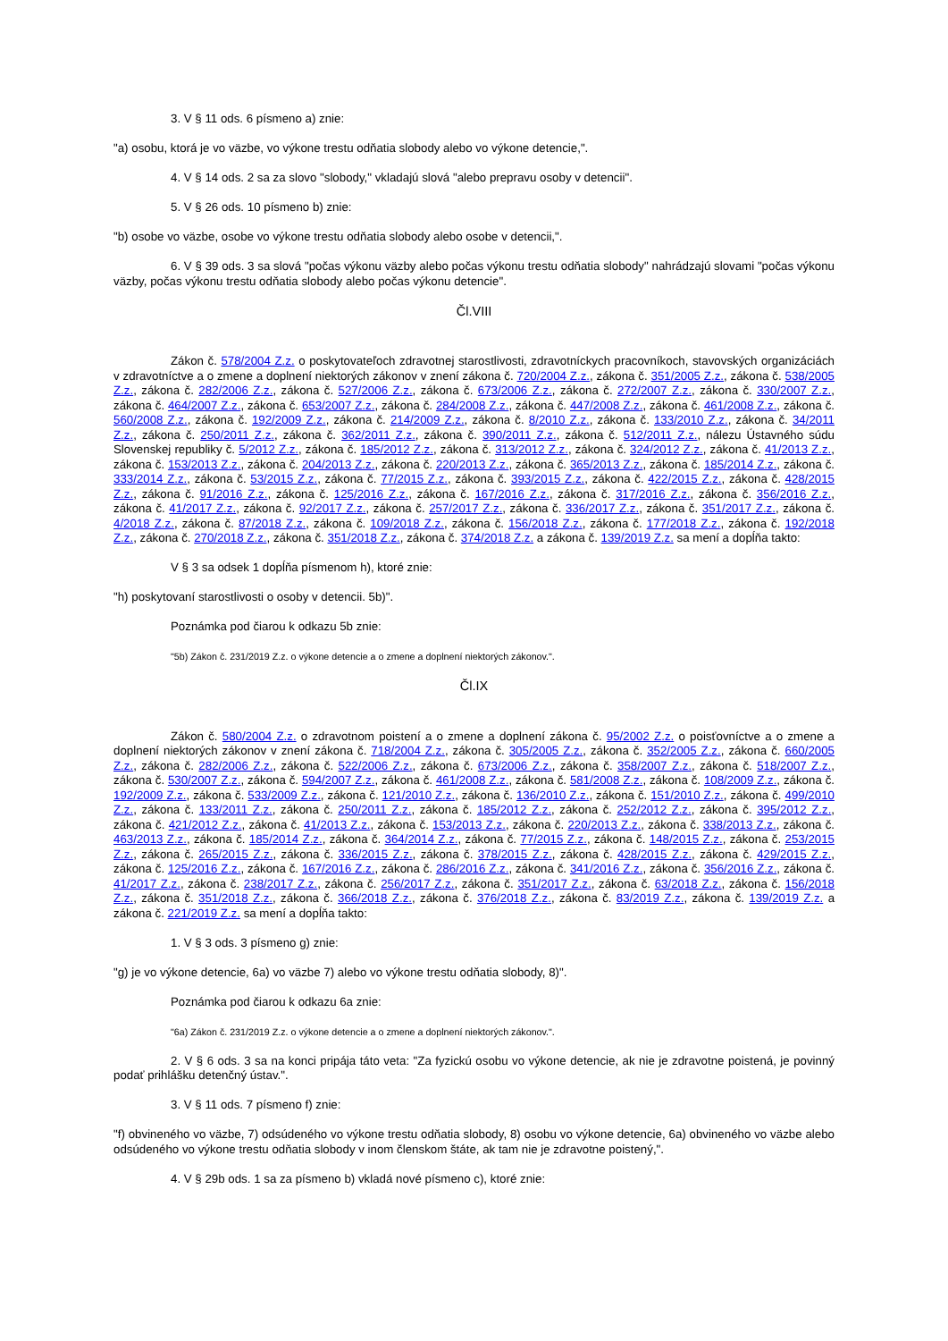3. V § 11 ods. 6 písmeno a) znie:
"a) osobu, ktorá je vo väzbe, vo výkone trestu odňatia slobody alebo vo výkone detencie,".
4. V § 14 ods. 2 sa za slovo "slobody," vkladajú slová "alebo prepravu osoby v detencii".
5. V § 26 ods. 10 písmeno b) znie:
"b) osobe vo väzbe, osobe vo výkone trestu odňatia slobody alebo osobe v detencii,".
6. V § 39 ods. 3 sa slová "počas výkonu väzby alebo počas výkonu trestu odňatia slobody" nahrádzajú slovami "počas výkonu väzby, počas výkonu trestu odňatia slobody alebo počas výkonu detencie".
Čl.VIII
Zákon č. 578/2004 Z.z. o poskytovateľoch zdravotnej starostlivosti, zdravotníckych pracovníkoch, stavovských organizáciách v zdravotníctve a o zmene a doplnení niektorých zákonov v znení zákona č. 720/2004 Z.z., zákona č. 351/2005 Z.z., zákona č. 538/2005 Z.z., zákona č. 282/2006 Z.z., zákona č. 527/2006 Z.z., zákona č. 673/2006 Z.z., zákona č. 272/2007 Z.z., zákona č. 330/2007 Z.z., zákona č. 464/2007 Z.z., zákona č. 653/2007 Z.z., zákona č. 284/2008 Z.z., zákona č. 447/2008 Z.z., zákona č. 461/2008 Z.z., zákona č. 560/2008 Z.z., zákona č. 192/2009 Z.z., zákona č. 214/2009 Z.z., zákona č. 8/2010 Z.z., zákona č. 133/2010 Z.z., zákona č. 34/2011 Z.z., zákona č. 250/2011 Z.z., zákona č. 362/2011 Z.z., zákona č. 390/2011 Z.z., zákona č. 512/2011 Z.z., nálezu Ústavného súdu Slovenskej republiky č. 5/2012 Z.z., zákona č. 185/2012 Z.z., zákona č. 313/2012 Z.z., zákona č. 324/2012 Z.z., zákona č. 41/2013 Z.z., zákona č. 153/2013 Z.z., zákona č. 204/2013 Z.z., zákona č. 220/2013 Z.z., zákona č. 365/2013 Z.z., zákona č. 185/2014 Z.z., zákona č. 333/2014 Z.z., zákona č. 53/2015 Z.z., zákona č. 77/2015 Z.z., zákona č. 393/2015 Z.z., zákona č. 422/2015 Z.z., zákona č. 428/2015 Z.z., zákona č. 91/2016 Z.z., zákona č. 125/2016 Z.z., zákona č. 167/2016 Z.z., zákona č. 317/2016 Z.z., zákona č. 356/2016 Z.z., zákona č. 41/2017 Z.z., zákona č. 92/2017 Z.z., zákona č. 257/2017 Z.z., zákona č. 336/2017 Z.z., zákona č. 351/2017 Z.z., zákona č. 4/2018 Z.z., zákona č. 87/2018 Z.z., zákona č. 109/2018 Z.z., zákona č. 156/2018 Z.z., zákona č. 177/2018 Z.z., zákona č. 192/2018 Z.z., zákona č. 270/2018 Z.z., zákona č. 351/2018 Z.z., zákona č. 374/2018 Z.z. a zákona č. 139/2019 Z.z. sa mení a dopĺňa takto:
V § 3 sa odsek 1 dopĺňa písmenom h), ktoré znie:
"h) poskytovaní starostlivosti o osoby v detencii. 5b)".
Poznámka pod čiarou k odkazu 5b znie:
"5b) Zákon č. 231/2019 Z.z. o výkone detencie a o zmene a doplnení niektorých zákonov.".
Čl.IX
Zákon č. 580/2004 Z.z. o zdravotnom poistení a o zmene a doplnení zákona č. 95/2002 Z.z. o poisťovníctve a o zmene a doplnení niektorých zákonov v znení zákona č. 718/2004 Z.z., zákona č. 305/2005 Z.z., zákona č. 352/2005 Z.z., zákona č. 660/2005 Z.z., zákona č. 282/2006 Z.z., zákona č. 522/2006 Z.z., zákona č. 673/2006 Z.z., zákona č. 358/2007 Z.z., zákona č. 518/2007 Z.z., zákona č. 530/2007 Z.z., zákona č. 594/2007 Z.z., zákona č. 461/2008 Z.z., zákona č. 581/2008 Z.z., zákona č. 108/2009 Z.z., zákona č. 192/2009 Z.z., zákona č. 533/2009 Z.z., zákona č. 121/2010 Z.z., zákona č. 136/2010 Z.z., zákona č. 151/2010 Z.z., zákona č. 499/2010 Z.z., zákona č. 133/2011 Z.z., zákona č. 250/2011 Z.z., zákona č. 185/2012 Z.z., zákona č. 252/2012 Z.z., zákona č. 395/2012 Z.z., zákona č. 421/2012 Z.z., zákona č. 41/2013 Z.z., zákona č. 153/2013 Z.z., zákona č. 220/2013 Z.z., zákona č. 338/2013 Z.z., zákona č. 463/2013 Z.z., zákona č. 185/2014 Z.z., zákona č. 364/2014 Z.z., zákona č. 77/2015 Z.z., zákona č. 148/2015 Z.z., zákona č. 253/2015 Z.z., zákona č. 265/2015 Z.z., zákona č. 336/2015 Z.z., zákona č. 378/2015 Z.z., zákona č. 428/2015 Z.z., zákona č. 429/2015 Z.z., zákona č. 125/2016 Z.z., zákona č. 167/2016 Z.z., zákona č. 286/2016 Z.z., zákona č. 341/2016 Z.z., zákona č. 356/2016 Z.z., zákona č. 41/2017 Z.z., zákona č. 238/2017 Z.z., zákona č. 256/2017 Z.z., zákona č. 351/2017 Z.z., zákona č. 63/2018 Z.z., zákona č. 156/2018 Z.z., zákona č. 351/2018 Z.z., zákona č. 366/2018 Z.z., zákona č. 376/2018 Z.z., zákona č. 83/2019 Z.z., zákona č. 139/2019 Z.z. a zákona č. 221/2019 Z.z. sa mení a dopĺňa takto:
1. V § 3 ods. 3 písmeno g) znie:
"g) je vo výkone detencie, 6a) vo väzbe 7) alebo vo výkone trestu odňatia slobody, 8)".
Poznámka pod čiarou k odkazu 6a znie:
"6a) Zákon č. 231/2019 Z.z. o výkone detencie a o zmene a doplnení niektorých zákonov.".
2. V § 6 ods. 3 sa na konci pripája táto veta: "Za fyzickú osobu vo výkone detencie, ak nie je zdravotne poistená, je povinný podať prihlášku detenčný ústav.".
3. V § 11 ods. 7 písmeno f) znie:
"f) obvineného vo väzbe, 7) odsúdeného vo výkone trestu odňatia slobody, 8) osobu vo výkone detencie, 6a) obvineného vo väzbe alebo odsúdeného vo výkone trestu odňatia slobody v inom členskom štáte, ak tam nie je zdravotne poistený,".
4. V § 29b ods. 1 sa za písmeno b) vkladá nové písmeno c), ktoré znie: